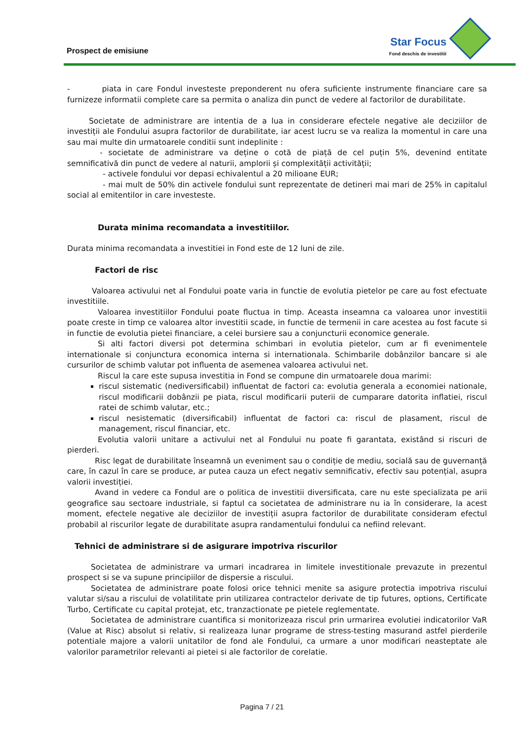Prospect de emisiune
Star Focus
Fond deschis de investitii
- piata in care Fondul investeste preponderent nu ofera suficiente instrumente financiare care sa furnizeze informatii complete care sa permita o analiza din punct de vedere al factorilor de durabilitate.
Societate de administrare are intentia de a lua in considerare efectele negative ale deciziilor de investiții ale Fondului asupra factorilor de durabilitate, iar acest lucru se va realiza la momentul in care una sau mai multe din urmatoarele conditii sunt indeplinite :
- societate de administrare va deține o cotă de piață de cel puțin 5%, devenind entitate semnificativă din punct de vedere al naturii, amplorii și complexității activității;
- activele fondului vor depasi echivalentul a 20 milioane EUR;
- mai mult de 50% din activele fondului sunt reprezentate de detineri mai mari de 25% in capitalul social al emitentilor in care investeste.
Durata minima recomandata a investitiilor.
Durata minima recomandata a investitiei in Fond este de 12 luni de zile.
Factori de risc
Valoarea activului net al Fondului poate varia in functie de evolutia pietelor pe care au fost efectuate investitiile.
Valoarea investitiilor Fondului poate fluctua in timp. Aceasta inseamna ca valoarea unor investitii poate creste in timp ce valoarea altor investitii scade, in functie de termenii in care acestea au fost facute si in functie de evolutia pietei financiare, a celei bursiere sau a conjuncturii economice generale.
Si alti factori diversi pot determina schimbari in evolutia pietelor, cum ar fi evenimentele internationale si conjunctura economica interna si internationala. Schimbarile dobânzilor bancare si ale cursurilor de schimb valutar pot influenta de asemenea valoarea activului net.
Riscul la care este supusa investitia in Fond se compune din urmatoarele doua marimi:
riscul sistematic (nediversificabil) influentat de factori ca: evolutia generala a economiei nationale, riscul modificarii dobânzii pe piata, riscul modificarii puterii de cumparare datorita inflatiei, riscul ratei de schimb valutar, etc.;
riscul nesistematic (diversificabil) influentat de factori ca: riscul de plasament, riscul de management, riscul financiar, etc.
Evolutia valorii unitare a activului net al Fondului nu poate fi garantata, existând si riscuri de pierderi.
Risc legat de durabilitate înseamnă un eveniment sau o condiție de mediu, socială sau de guvernanță care, în cazul în care se produce, ar putea cauza un efect negativ semnificativ, efectiv sau potențial, asupra valorii investiției.
Avand in vedere ca Fondul are o politica de investitii diversificata, care nu este specializata pe arii geografice sau sectoare industriale, si faptul ca societatea de administrare nu ia în considerare, la acest moment, efectele negative ale deciziilor de investiții asupra factorilor de durabilitate consideram efectul probabil al riscurilor legate de durabilitate asupra randamentului fondului ca nefiind relevant.
Tehnici de administrare si de asigurare impotriva riscurilor
Societatea de administrare va urmari incadrarea in limitele investitionale prevazute in prezentul prospect si se va supune principiilor de dispersie a riscului.
Societatea de administrare poate folosi orice tehnici menite sa asigure protectia impotriva riscului valutar si/sau a riscului de volatilitate prin utilizarea contractelor derivate de tip futures, options, Certificate Turbo, Certificate cu capital protejat, etc, tranzactionate pe pietele reglementate.
Societatea de administrare cuantifica si monitorizeaza riscul prin urmarirea evolutiei indicatorilor VaR (Value at Risc) absolut si relativ, si realizeaza lunar programe de stress-testing masurand astfel pierderile potentiale majore a valorii unitatilor de fond ale Fondului, ca urmare a unor modificari neasteptate ale valorilor parametrilor relevanti ai pietei si ale factorilor de corelatie.
Pagina 7 / 21